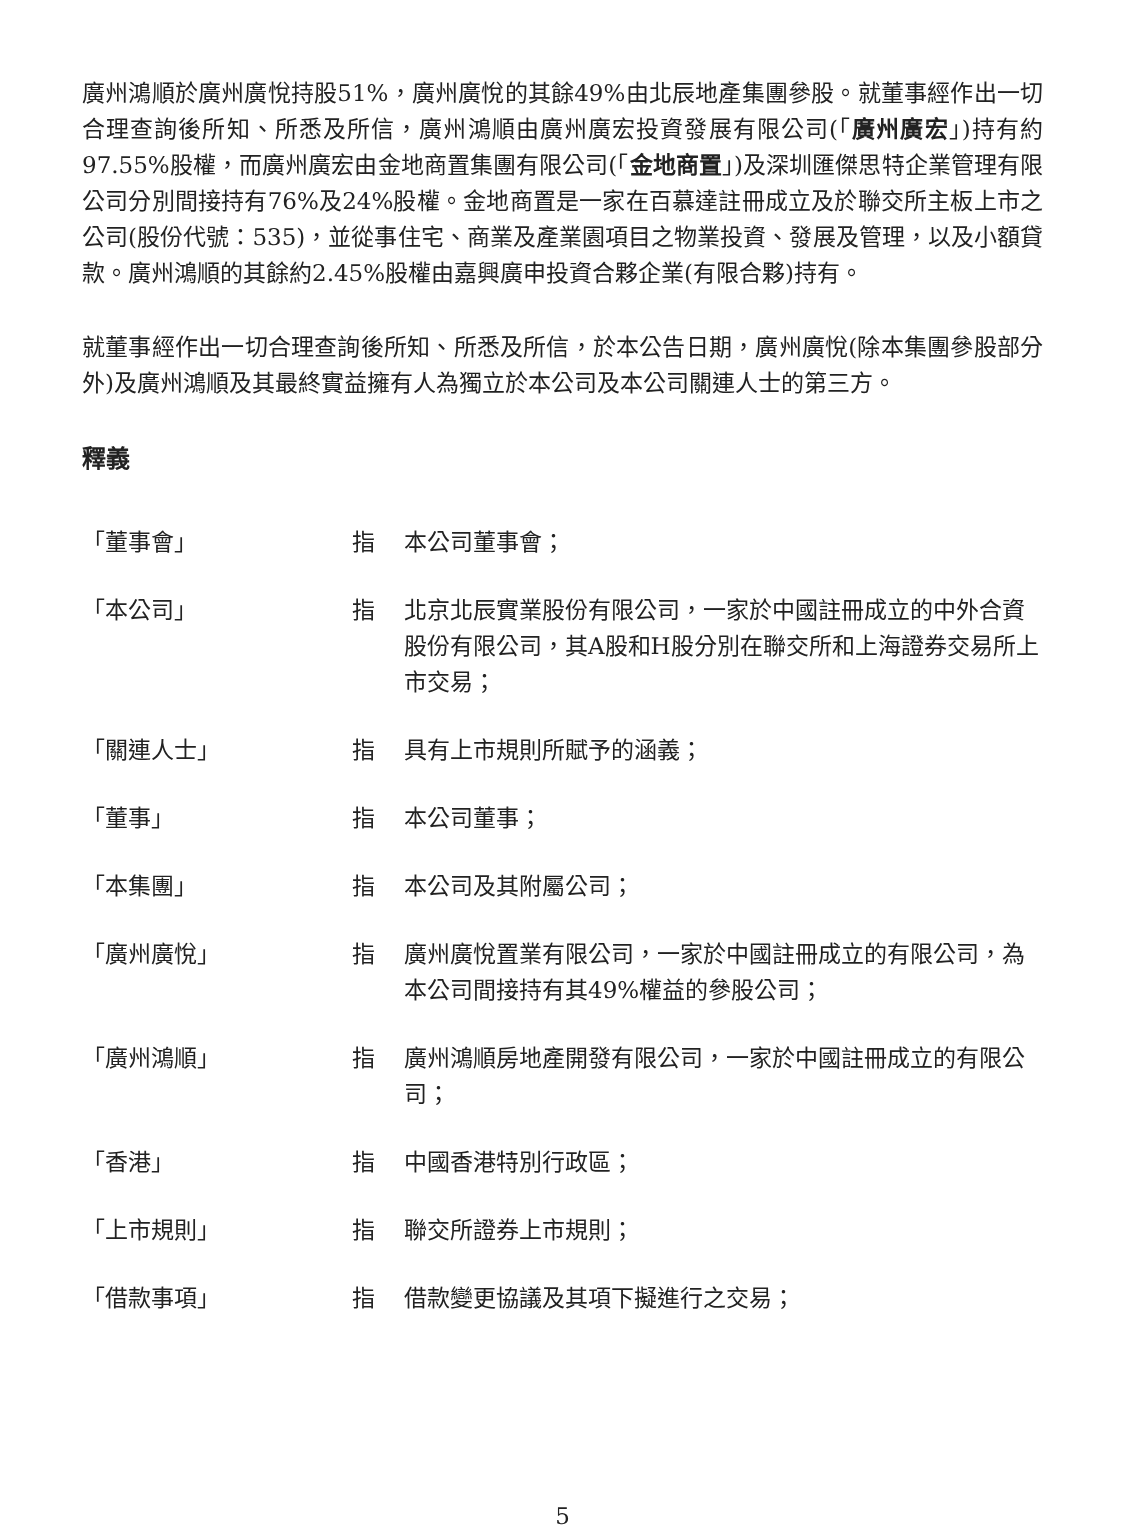廣州鴻順於廣州廣悅持股51%，廣州廣悅的其餘49%由北辰地產集團參股。就董事經作出一切合理查詢後所知、所悉及所信，廣州鴻順由廣州廣宏投資發展有限公司(「廣州廣宏」)持有約97.55%股權，而廣州廣宏由金地商置集團有限公司(「金地商置」)及深圳匯傑思特企業管理有限公司分別間接持有76%及24%股權。金地商置是一家在百慕達註冊成立及於聯交所主板上市之公司(股份代號：535)，並從事住宅、商業及產業園項目之物業投資、發展及管理，以及小額貸款。廣州鴻順的其餘約2.45%股權由嘉興廣申投資合夥企業(有限合夥)持有。
就董事經作出一切合理查詢後所知、所悉及所信，於本公告日期，廣州廣悅(除本集團參股部分外)及廣州鴻順及其最終實益擁有人為獨立於本公司及本公司關連人士的第三方。
釋義
| 「董事會」 | 指 | 本公司董事會； |
| 「本公司」 | 指 | 北京北辰實業股份有限公司，一家於中國註冊成立的中外合資股份有限公司，其A股和H股分別在聯交所和上海證券交易所上市交易； |
| 「關連人士」 | 指 | 具有上市規則所賦予的涵義； |
| 「董事」 | 指 | 本公司董事； |
| 「本集團」 | 指 | 本公司及其附屬公司； |
| 「廣州廣悅」 | 指 | 廣州廣悅置業有限公司，一家於中國註冊成立的有限公司，為本公司間接持有其49%權益的參股公司； |
| 「廣州鴻順」 | 指 | 廣州鴻順房地產開發有限公司，一家於中國註冊成立的有限公司； |
| 「香港」 | 指 | 中國香港特別行政區； |
| 「上市規則」 | 指 | 聯交所證券上市規則； |
| 「借款事項」 | 指 | 借款變更協議及其項下擬進行之交易； |
5